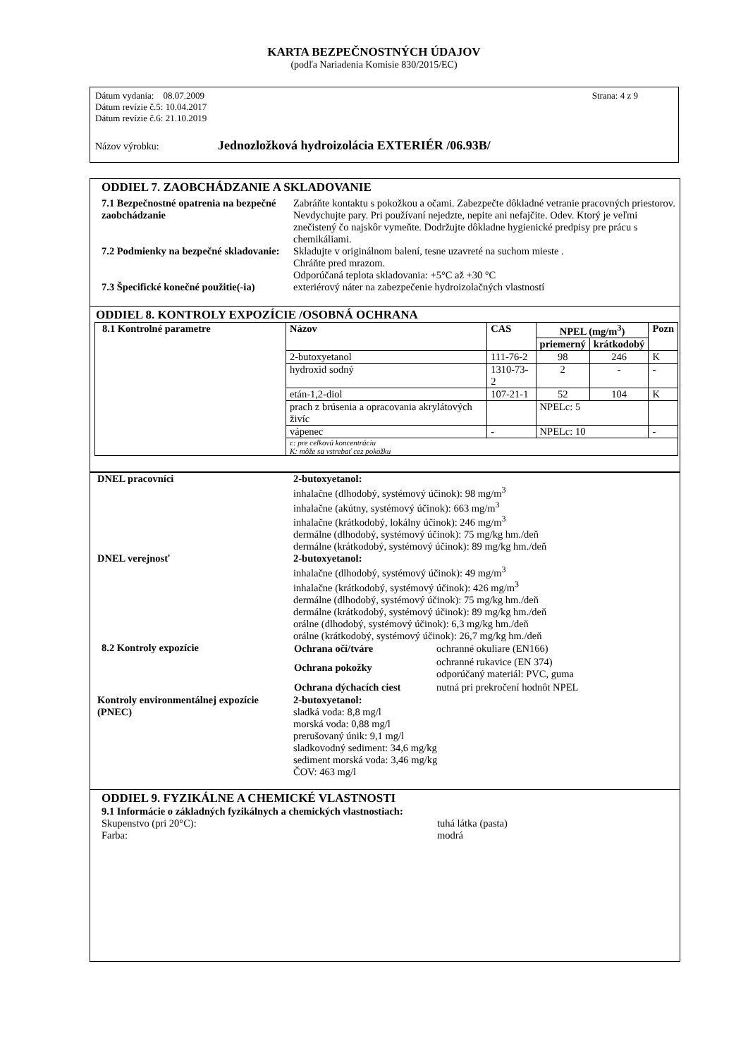KARTA BEZPEČNOSTNÝCH ÚDAJOV
(podľa Nariadenia Komisie 830/2015/EC)
Dátum vydania: 08.07.2009 Strana: 4 z 9
Dátum revízie č.5: 10.04.2017
Dátum revízie č.6: 21.10.2019
Názov výrobku: Jednozložková hydroizolácia EXTERIÉR /06.93B/
ODDIEL 7. ZAOBCHÁDZANIE A SKLADOVANIE
7.1 Bezpečnostné opatrenia na bezpečné zaobchádzanie
Zabráňte kontaktu s pokožkou a očami. Zabezpečte dôkladné vetranie pracovných priestorov. Nevdychujte pary. Pri používaní nejedzte, nepite ani nefajčite. Odev. Ktorý je veľmi znečistený čo najskôr vymeňte. Dodržujte dôkladne hygienické predpisy pre prácu s chemikáliami.
7.2 Podmienky na bezpečné skladovanie:
Skladujte v originálnom balení, tesne uzavreté na suchom mieste .
Chráňte pred mrazom.
Odporúčaná teplota skladovania: +5°C až +30 °C
7.3 Špecifické konečné použitie(-ia)
exteriérový náter na zabezpečenie hydroizolačných vlastností
ODDIEL 8. KONTROLY EXPOZÍCIE /OSOBNÁ OCHRANA
| 8.1 Kontrolné parametre | Názov | CAS | NPEL (mg/m<sup>3</sup>) | | Pozn |
| | | | priemerný | krátkodobý | |
| | 2-butoxyetanol | 111-76-2 | 98 | 246 | K |
| | hydroxid sodný | 1310-73-2 | 2 | - | - |
| | etán-1,2-diol | 107-21-1 | 52 | 104 | K |
| | prach z brúsenia a opracovania akrylátových živíc | | NPELc: 5 | | |
| | vápenec | - | NPELc: 10 | | - |
| | c: pre celkovú koncentráciu K: môže sa vstrebať cez pokožku | | | | |
DNEL pracovníci 2-butoxyetanol:
inhalačne (dlhodobý, systémový účinok): 98 mg/m<sup>3</sup>
inhalačne (akútny, systémový účinok): 663 mg/m<sup>3</sup>
inhalačne (krátkodobý, lokálny účinok): 246 mg/m<sup>3</sup>
dermálne (dlhodobý, systémový účinok): 75 mg/kg hm./deň
dermálne (krátkodobý, systémový účinok): 89 mg/kg hm./deň
DNEL verejnosť 2-butoxyetanol:
inhalačne (dlhodobý, systémový účinok): 49 mg/m<sup>3</sup>
inhalačne (krátkodobý, systémový účinok): 426 mg/m<sup>3</sup>
dermálne (dlhodobý, systémový účinok): 75 mg/kg hm./deň
dermálne (krátkodobý, systémový účinok): 89 mg/kg hm./deň
orálne (dlhodobý, systémový účinok): 6,3 mg/kg hm./deň
orálne (krátkodobý, systémový účinok): 26,7 mg/kg hm./deň
8.2 Kontroly expozície
| Ochrana očí/tváre | ochranné okuliare (EN166) |
| Ochrana pokožky | ochranné rukavice (EN 374) odporúčaný materiál: PVC, guma |
| Ochrana dýchacích ciest | nutná pri prekročení hodnôt NPEL |
Kontroly environmentálnej expozície (PNEC)
2-butoxyetanol:
sladká voda: 8,8 mg/l
morská voda: 0,88 mg/l
prerušovaný únik: 9,1 mg/l
sladkovodný sediment: 34,6 mg/kg
sediment morská voda: 3,46 mg/kg
ČOV: 463 mg/l
ODDIEL 9. FYZIKÁLNE A CHEMICKÉ VLASTNOSTI
9.1 Informácie o základných fyzikálnych a chemických vlastnostiach:
Skupenstvo (pri 20°C): tuhá látka (pasta)
Farba: modrá